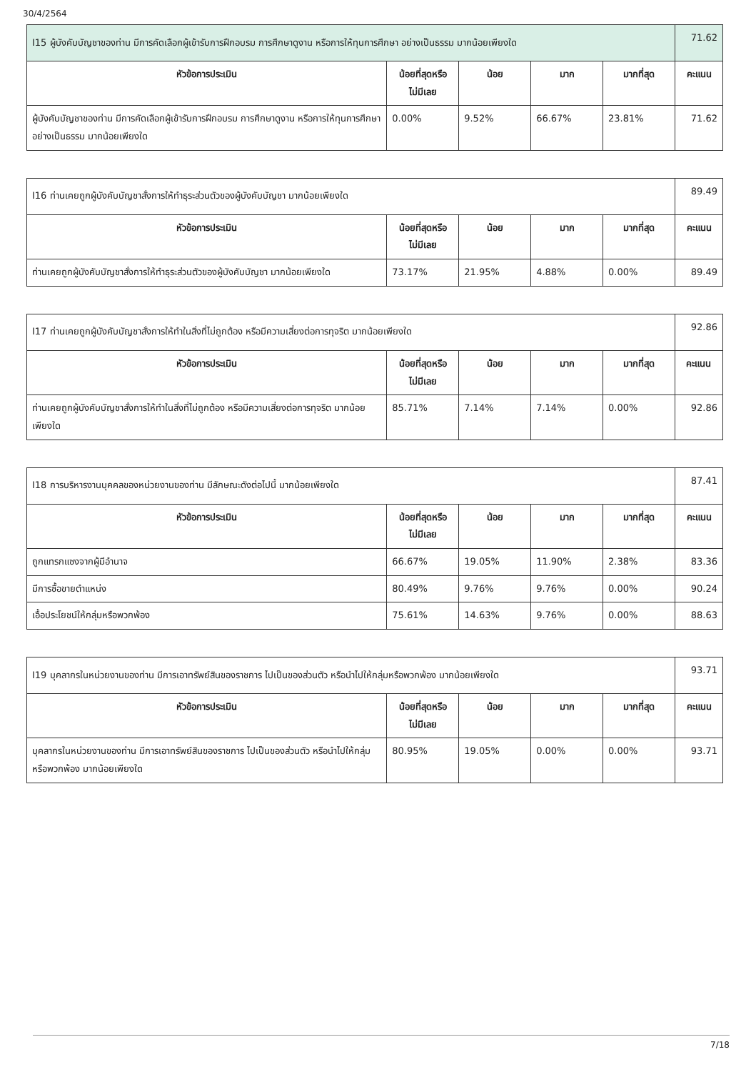30/4/2564
| I15 ผู้บังคับบัญชาของท่าน มีการคัดเลือกผู้เข้ารับการฝึกอบรม การศึกษาดูงาน หรือการให้ทุนการศึกษา อย่างเป็นธรรม มากน้อยเพียงใด | | | | | 71.62 |
| หัวข้อการประเมิน | น้อยที่สุดหรือ ไม่มีเลย | น้อย | มาก | มากที่สุด | คะแนน |
| ผู้บังคับบัญชาของท่าน มีการคัดเลือกผู้เข้ารับการฝึกอบรม การศึกษาดูงาน หรือการให้ทุนการศึกษา อย่างเป็นธรรม มากน้อยเพียงใด | 0.00% | 9.52% | 66.67% | 23.81% | 71.62 |
| I16 ท่านเคยถูกผู้บังคับบัญชาสั่งการให้ทำธุระส่วนตัวของผู้บังคับบัญชา มากน้อยเพียงใด | | | | | 89.49 |
| หัวข้อการประเมิน | น้อยที่สุดหรือ ไม่มีเลย | น้อย | มาก | มากที่สุด | คะแนน |
| ท่านเคยถูกผู้บังคับบัญชาสั่งการให้ทำธุระส่วนตัวของผู้บังคับบัญชา มากน้อยเพียงใด | 73.17% | 21.95% | 4.88% | 0.00% | 89.49 |
| I17 ท่านเคยถูกผู้บังคับบัญชาสั่งการให้ทำในสิ่งที่ไม่ถูกต้อง หรือมีความเสี่ยงต่อการทุจริต มากน้อยเพียงใด | | | | | 92.86 |
| หัวข้อการประเมิน | น้อยที่สุดหรือ ไม่มีเลย | น้อย | มาก | มากที่สุด | คะแนน |
| ท่านเคยถูกผู้บังคับบัญชาสั่งการให้ทำในสิ่งที่ไม่ถูกต้อง หรือมีความเสี่ยงต่อการทุจริต มากน้อยเพียงใด | 85.71% | 7.14% | 7.14% | 0.00% | 92.86 |
| I18 การบริหารงานบุคคลของหน่วยงานของท่าน มีลักษณะดังต่อไปนี้ มากน้อยเพียงใด | | | | | 87.41 |
| หัวข้อการประเมิน | น้อยที่สุดหรือ ไม่มีเลย | น้อย | มาก | มากที่สุด | คะแนน |
| ถูกแทรกแซงจากผู้มีอำนาจ | 66.67% | 19.05% | 11.90% | 2.38% | 83.36 |
| มีการซื้อขายตำแหน่ง | 80.49% | 9.76% | 9.76% | 0.00% | 90.24 |
| เอื้อประโยชน์ให้กลุ่มหรือพวกพ้อง | 75.61% | 14.63% | 9.76% | 0.00% | 88.63 |
| I19 บุคลากรในหน่วยงานของท่าน มีการเอาทรัพย์สินของราชการ ไปเป็นของส่วนตัว หรือนำไปให้กลุ่มหรือพวกพ้อง มากน้อยเพียงใด | | | | | 93.71 |
| หัวข้อการประเมิน | น้อยที่สุดหรือ ไม่มีเลย | น้อย | มาก | มากที่สุด | คะแนน |
| บุคลากรในหน่วยงานของท่าน มีการเอาทรัพย์สินของราชการ ไปเป็นของส่วนตัว หรือนำไปให้กลุ่มหรือพวกพ้อง มากน้อยเพียงใด | 80.95% | 19.05% | 0.00% | 0.00% | 93.71 |
7/18